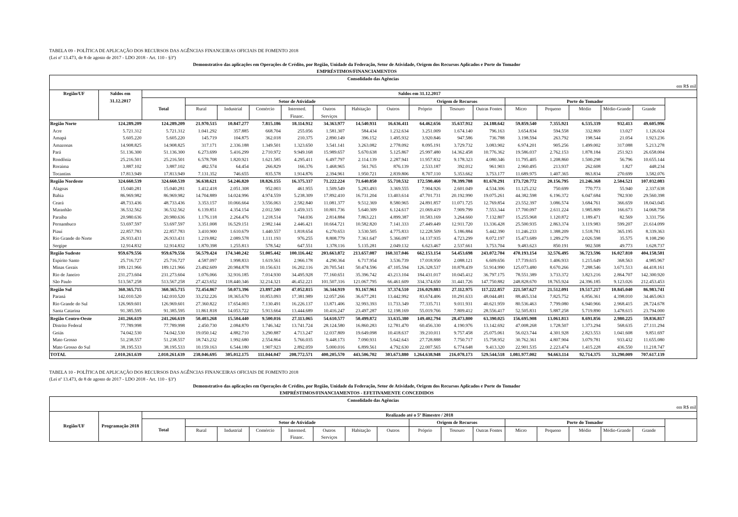TABELA 09 - POLÍTICA DE APLICAÇÃO DOS RECURSOS DAS AGÊNCIAS FINANCEIRAS OFICIAIS DE FOMENTO 2018
(Lei nº 13.473, de 8 de agosto de 2017 - LDO 2018 - Art. 110 - §3º)
Demonstrativo das aplicações em Operações de Crédito, por Região, Unidade da Federação, Setor de Atividade, Origem dos Recursos Aplicados e Porte do Tomador
EMPRÉSTIMOS/FINANCIAMENTOS
| Consolidado das Agências | | | | | | | | | | | | | | | | | |
| --- | --- | --- | --- | --- | --- | --- | --- | --- | --- | --- | --- | --- | --- | --- | --- | --- | --- |
| em R$ mil | | | | | | | | | | | | | | | | | |
| Região/UF | Saldos em 31.12.2017 | Saldos em 31.12.2017 | | | | | | | | | | | | | | | |
| | | Total | Setor de Atividade | | | | | | | Origem de Recursos | | | Porte do Tomador | | | | |
| | | | Rural | Industrial | Comércio | Intermed. Financ. | Outros Serviços | Habitação | Outros | Próprio | Tesouro | Outras Fontes | Micro | Pequeno | Médio | Médio-Grande | Grande |
| Região Norte | 124.289.209 | 124.289.209 | 21.970.515 | 10.847.277 | 7.815.186 | 18.114.912 | 34.363.977 | 14.540.931 | 16.636.411 | 64.462.656 | 35.637.912 | 24.188.642 | 59.859.540 | 7.355.921 | 6.535.339 | 932.413 | 49.605.996 |
| Acre | 5.721.312 | 5.721.312 | 1.041.292 | 357.885 | 668.704 | 255.056 | 1.581.307 | 584.434 | 1.232.634 | 3.251.009 | 1.674.140 | 796.163 | 3.654.834 | 594.558 | 332.869 | 13.027 | 1.126.024 |
| Amapá | 5.605.220 | 5.605.220 | 145.719 | 104.875 | 362.018 | 210.375 | 2.890.149 | 396.152 | 1.495.932 | 3.920.846 | 947.586 | 736.788 | 3.198.594 | 263.792 | 198.544 | 21.054 | 1.923.236 |
| Amazonas | 14.908.825 | 14.908.825 | 317.171 | 2.336.188 | 1.349.501 | 1.323.650 | 3.541.141 | 3.263.082 | 2.778.092 | 8.095.191 | 3.729.732 | 3.083.902 | 6.974.201 | 905.256 | 1.499.002 | 317.088 | 5.213.278 |
| Pará | 51.136.300 | 51.136.300 | 6.273.699 | 5.416.299 | 2.710.972 | 9.949.168 | 15.989.657 | 5.670.638 | 5.125.867 | 25.997.480 | 14.362.458 | 10.776.362 | 19.586.037 | 2.762.153 | 1.878.184 | 251.923 | 26.658.004 |
| Rondônia | 25.216.501 | 25.216.501 | 6.578.708 | 1.820.921 | 1.621.585 | 4.295.411 | 6.497.797 | 2.114.139 | 2.287.941 | 11.957.832 | 9.178.323 | 4.080.346 | 11.795.405 | 1.208.860 | 1.500.298 | 56.796 | 10.655.144 |
| Roraima | 3.887.102 | 3.887.102 | 482.574 | 64.454 | 266.829 | 166.376 | 1.468.965 | 561.765 | 876.139 | 2.533.187 | 392.012 | 961.903 | 2.960.495 | 213.937 | 262.608 | 1.827 | 448.234 |
| Tocantins | 17.813.949 | 17.813.949 | 7.131.352 | 746.655 | 835.578 | 1.914.876 | 2.394.961 | 1.950.721 | 2.839.806 | 8.707.110 | 5.353.662 | 3.753.177 | 11.689.975 | 1.407.365 | 863.834 | 270.699 | 3.582.076 |
| Região Nordeste | 324.660.539 | 324.660.539 | 36.638.621 | 54.246.820 | 18.826.155 | 16.375.337 | 71.222.224 | 71.640.850 | 55.710.532 | 172.590.460 | 70.399.788 | 81.670.291 | 173.720.772 | 20.156.795 | 21.246.368 | 2.504.521 | 107.032.083 |
| Alagoas | 15.040.281 | 15.040.281 | 1.412.418 | 2.051.308 | 952.003 | 461.955 | 1.509.549 | 5.283.493 | 3.369.555 | 7.904.926 | 2.601.049 | 4.534.306 | 11.125.232 | 750.699 | 770.773 | 55.940 | 2.337.638 |
| Bahia | 86.969.982 | 86.969.982 | 14.704.889 | 14.024.996 | 4.974.559 | 5.238.309 | 17.892.410 | 16.731.204 | 13.403.614 | 47.701.731 | 20.192.990 | 19.075.261 | 44.382.598 | 6.196.372 | 6.047.684 | 782.930 | 29.560.398 |
| Ceará | 48.733.436 | 48.733.436 | 3.353.157 | 10.066.664 | 3.556.063 | 2.582.840 | 11.081.377 | 9.512.369 | 8.580.965 | 24.891.857 | 11.071.725 | 12.769.854 | 23.552.397 | 3.086.574 | 3.684.761 | 366.659 | 18.043.045 |
| Maranhão | 36.532.562 | 36.532.562 | 6.139.851 | 4.354.154 | 2.012.580 | 1.459.315 | 10.801.736 | 5.640.309 | 6.124.617 | 21.069.419 | 7.909.799 | 7.553.344 | 17.700.097 | 2.611.224 | 1.985.809 | 166.673 | 14.068.758 |
| Paraíba | 20.980.636 | 20.980.636 | 1.176.118 | 2.264.476 | 1.218.514 | 744.036 | 2.814.884 | 7.863.221 | 4.899.387 | 10.583.169 | 3.264.660 | 7.132.807 | 15.255.968 | 1.120.872 | 1.189.471 | 82.569 | 3.331.756 |
| Pernambuco | 53.697.597 | 53.697.597 | 3.351.008 | 16.529.151 | 2.982.144 | 2.446.421 | 10.664.721 | 10.582.820 | 7.141.333 | 27.449.449 | 12.911.720 | 13.336.428 | 25.500.935 | 2.863.374 | 3.119.983 | 599.207 | 21.614.099 |
| Piauí | 22.857.783 | 22.857.783 | 3.410.900 | 1.610.679 | 1.440.557 | 1.818.654 | 6.270.653 | 3.530.505 | 4.775.833 | 12.228.509 | 5.186.884 | 5.442.390 | 11.246.233 | 1.388.209 | 1.518.781 | 365.195 | 8.339.363 |
| Rio Grande do Norte | 26.933.431 | 26.933.431 | 1.219.882 | 2.089.578 | 1.111.193 | 976.255 | 8.808.779 | 7.361.647 | 5.366.097 | 14.137.935 | 4.723.299 | 8.072.197 | 15.473.689 | 1.289.279 | 2.026.598 | 35.575 | 8.108.290 |
| Sergipe | 12.914.832 | 12.914.832 | 1.870.398 | 1.255.813 | 578.542 | 647.551 | 1.378.116 | 5.135.281 | 2.049.132 | 6.623.467 | 2.537.661 | 3.753.704 | 9.483.623 | 850.191 | 902.508 | 49.773 | 1.628.737 |
| Região Sudeste | 959.679.556 | 959.679.556 | 56.579.424 | 174.340.242 | 51.005.442 | 100.116.442 | 203.663.872 | 213.657.087 | 160.317.046 | 662.153.154 | 54.453.698 | 243.072.704 | 470.193.154 | 32.576.495 | 36.723.596 | 16.027.810 | 404.158.501 |
| Espírito Santo | 25.716.727 | 25.716.727 | 4.587.097 | 1.998.833 | 1.619.561 | 2.966.178 | 4.290.364 | 6.717.954 | 3.536.739 | 17.018.950 | 2.088.121 | 6.609.656 | 17.739.615 | 1.406.933 | 1.215.649 | 368.563 | 4.985.967 |
| Minas Gerais | 189.121.966 | 189.121.966 | 23.492.609 | 20.984.878 | 10.156.631 | 16.202.116 | 20.705.541 | 50.474.596 | 47.105.594 | 126.328.537 | 10.878.439 | 51.914.990 | 125.073.480 | 8.670.266 | 7.288.546 | 3.671.513 | 44.418.161 |
| Rio de Janeiro | 231.273.604 | 231.273.604 | 1.076.066 | 32.916.185 | 7.014.930 | 34.495.928 | 77.160.651 | 35.396.742 | 43.213.104 | 184.431.017 | 10.045.412 | 36.797.175 | 78.551.389 | 3.733.372 | 3.823.216 | 2.864.707 | 142.300.920 |
| São Paulo | 513.567.258 | 513.567.258 | 27.423.652 | 118.440.346 | 32.214.321 | 46.452.221 | 101.507.316 | 121.067.795 | 66.461.609 | 334.374.650 | 31.441.726 | 147.750.882 | 248.828.670 | 18.765.924 | 24.396.185 | 9.123.026 | 212.453.453 |
| Região Sul | 360.365.715 | 360.365.715 | 72.454.867 | 50.073.396 | 23.897.249 | 47.052.815 | 36.344.919 | 93.167.961 | 37.374.510 | 216.029.883 | 27.112.975 | 117.222.857 | 221.507.627 | 21.512.091 | 19.517.217 | 10.845.040 | 86.983.741 |
| Paraná | 142.010.520 | 142.010.520 | 33.232.226 | 18.365.670 | 10.853.093 | 17.381.989 | 12.057.266 | 36.677.281 | 13.442.992 | 83.674.406 | 10.291.633 | 48.044.481 | 88.465.334 | 7.825.752 | 6.856.361 | 4.398.010 | 34.465.063 |
| Rio Grande do Sul | 126.969.601 | 126.969.601 | 27.360.822 | 17.654.003 | 7.130.491 | 16.226.137 | 13.871.406 | 32.993.393 | 11.733.349 | 77.335.711 | 9.011.931 | 40.621.959 | 80.536.463 | 7.799.080 | 6.940.966 | 2.968.415 | 28.724.678 |
| Santa Catarina | 91.385.595 | 91.385.595 | 11.861.818 | 14.053.722 | 5.913.664 | 13.444.689 | 10.416.247 | 23.497.287 | 12.198.169 | 55.019.766 | 7.809.412 | 28.556.417 | 52.505.831 | 5.887.258 | 5.719.890 | 3.478.615 | 23.794.000 |
| Região Centro-Oeste | 241.266.619 | 241.266.619 | 50.403.268 | 15.504.440 | 9.500.016 | 27.113.065 | 54.610.577 | 50.499.872 | 33.635.380 | 149.402.794 | 28.473.800 | 63.390.025 | 156.695.908 | 13.061.813 | 8.691.856 | 2.980.225 | 59.836.817 |
| Distrito Federal | 77.789.998 | 77.789.998 | 2.450.730 | 2.084.870 | 1.746.342 | 13.741.724 | 28.124.580 | 16.860.283 | 12.781.470 | 60.456.330 | 4.190.976 | 13.142.692 | 47.008.268 | 1.728.507 | 1.373.294 | 568.635 | 27.111.294 |
| Goiás | 74.042.530 | 74.042.530 | 19.050.142 | 4.882.710 | 3.290.887 | 4.713.247 | 12.037.809 | 19.649.098 | 10.418.637 | 39.210.011 | 9.757.458 | 25.075.061 | 56.023.744 | 4.301.928 | 2.823.553 | 1.041.608 | 9.851.697 |
| Mato Grosso | 51.238.557 | 51.238.557 | 18.743.232 | 1.992.680 | 2.554.864 | 5.766.035 | 9.448.173 | 7.090.931 | 5.642.643 | 27.728.888 | 7.750.717 | 15.758.952 | 30.762.361 | 4.807.904 | 3.079.781 | 933.432 | 11.655.080 |
| Mato Grosso do Sul | 38.195.533 | 38.195.533 | 10.159.163 | 6.544.180 | 1.907.923 | 2.892.059 | 5.000.016 | 6.899.561 | 4.792.630 | 22.007.565 | 6.774.648 | 9.413.320 | 22.901.535 | 2.223.474 | 1.415.228 | 436.550 | 11.218.747 |
| TOTAL | 2.010.261.639 | 2.010.261.639 | 238.046.695 | 305.012.175 | 111.044.047 | 208.772.571 | 400.205.570 | 443.506.702 | 303.673.880 | 1.264.638.948 | 216.078.173 | 529.544.518 | 1.081.977.002 | 94.663.114 | 92.714.375 | 33.290.009 | 707.617.139 |
TABELA 10 - POLÍTICA DE APLICAÇÃO DOS RECURSOS DAS AGÊNCIAS FINANCEIRAS OFICIAIS DE FOMENTO 2018
(Lei nº 13.473, de 8 de agosto de 2017 - LDO 2018 - Art. 110 - §3º)
Demonstrativo das aplicações em Operações de Crédito, por Região, Unidade da Federação, Setor de Atividade, Origem dos Recursos Aplicados e Porte do Tomador
EMPRÉSTIMOS/FINANCIAMENTOS - EFETIVAMENTE CONCEDIDOS
| Consolidado das Agências | | | | | | | | | | | | | | | | | |
| --- | --- | --- | --- | --- | --- | --- | --- | --- | --- | --- | --- | --- | --- | --- | --- | --- | --- |
| em R$ mil | | | | | | | | | | | | | | | | | |
| Região/UF | Programação 2018 | Realizado até o 5º Bimestre / 2018 | | | | | | | | | | | | | | | |
| | | Total | Setor de Atividade | | | | | | | Origem de Recursos | | | Porte do Tomador | | | | |
| | | | Rural | Industrial | Comércio | Intermed. Financ. | Outros Serviços | Habitação | Outros | Próprio | Tesouro | Outras Fontes | Micro | Pequeno | Médio | Médio-Grande | Grande |